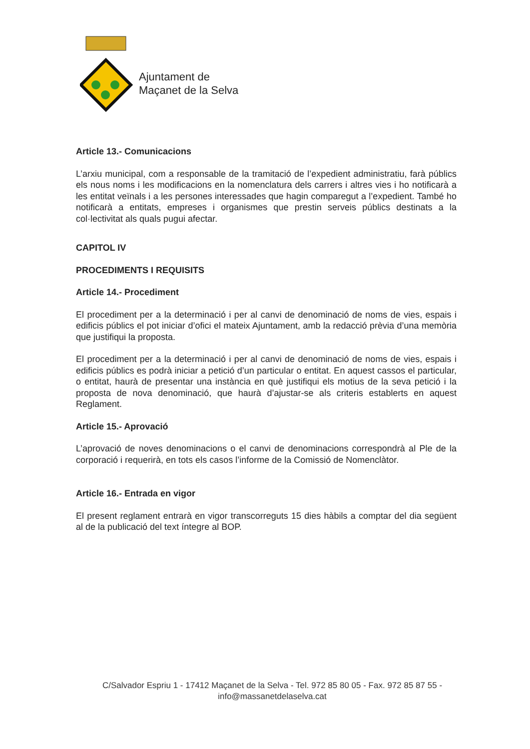Ajuntament de
Maçanet de la Selva
Article 13.- Comunicacions
L’arxiu municipal, com a responsable de la tramitació de l’expedient administratiu, farà públics els nous noms i les modificacions en la nomenclatura dels carrers i altres vies i ho notificarà a les entitat veïnals i a les persones interessades que hagin comparegut a l’expedient. També ho notificarà a entitats, empreses i organismes que prestin serveis públics destinats a la col·lectivitat als quals pugui afectar.
CAPITOL IV
PROCEDIMENTS I REQUISITS
Article 14.- Procediment
El procediment per a la determinació i per al canvi de denominació de noms de vies, espais i edificis públics el pot iniciar d’ofici el mateix Ajuntament, amb la redacció prèvia d’una memòria que justifiqui la proposta.
El procediment per a la determinació i per al canvi de denominació de noms de vies, espais i edificis públics es podrà iniciar a petició d’un particular o entitat. En aquest cassos el particular, o entitat, haurà de presentar una instància en què justifiqui els motius de la seva petició i la proposta de nova denominació, que haurà d’ajustar-se als criteris establerts en aquest Reglament.
Article 15.- Aprovació
L’aprovació de noves denominacions o el canvi de denominacions correspondrà al Ple de la corporació i requerirà, en tots els casos l’informe de la Comissió de Nomenclàtor.
Article 16.- Entrada en vigor
El present reglament entrarà en vigor transcorreguts 15 dies hàbils a comptar del dia següent al de la publicació del text íntegre al BOP.
C/Salvador Espriu 1 - 17412 Maçanet de la Selva - Tel. 972 85 80 05 - Fax. 972 85 87 55 -
info@massanetdelaselva.cat